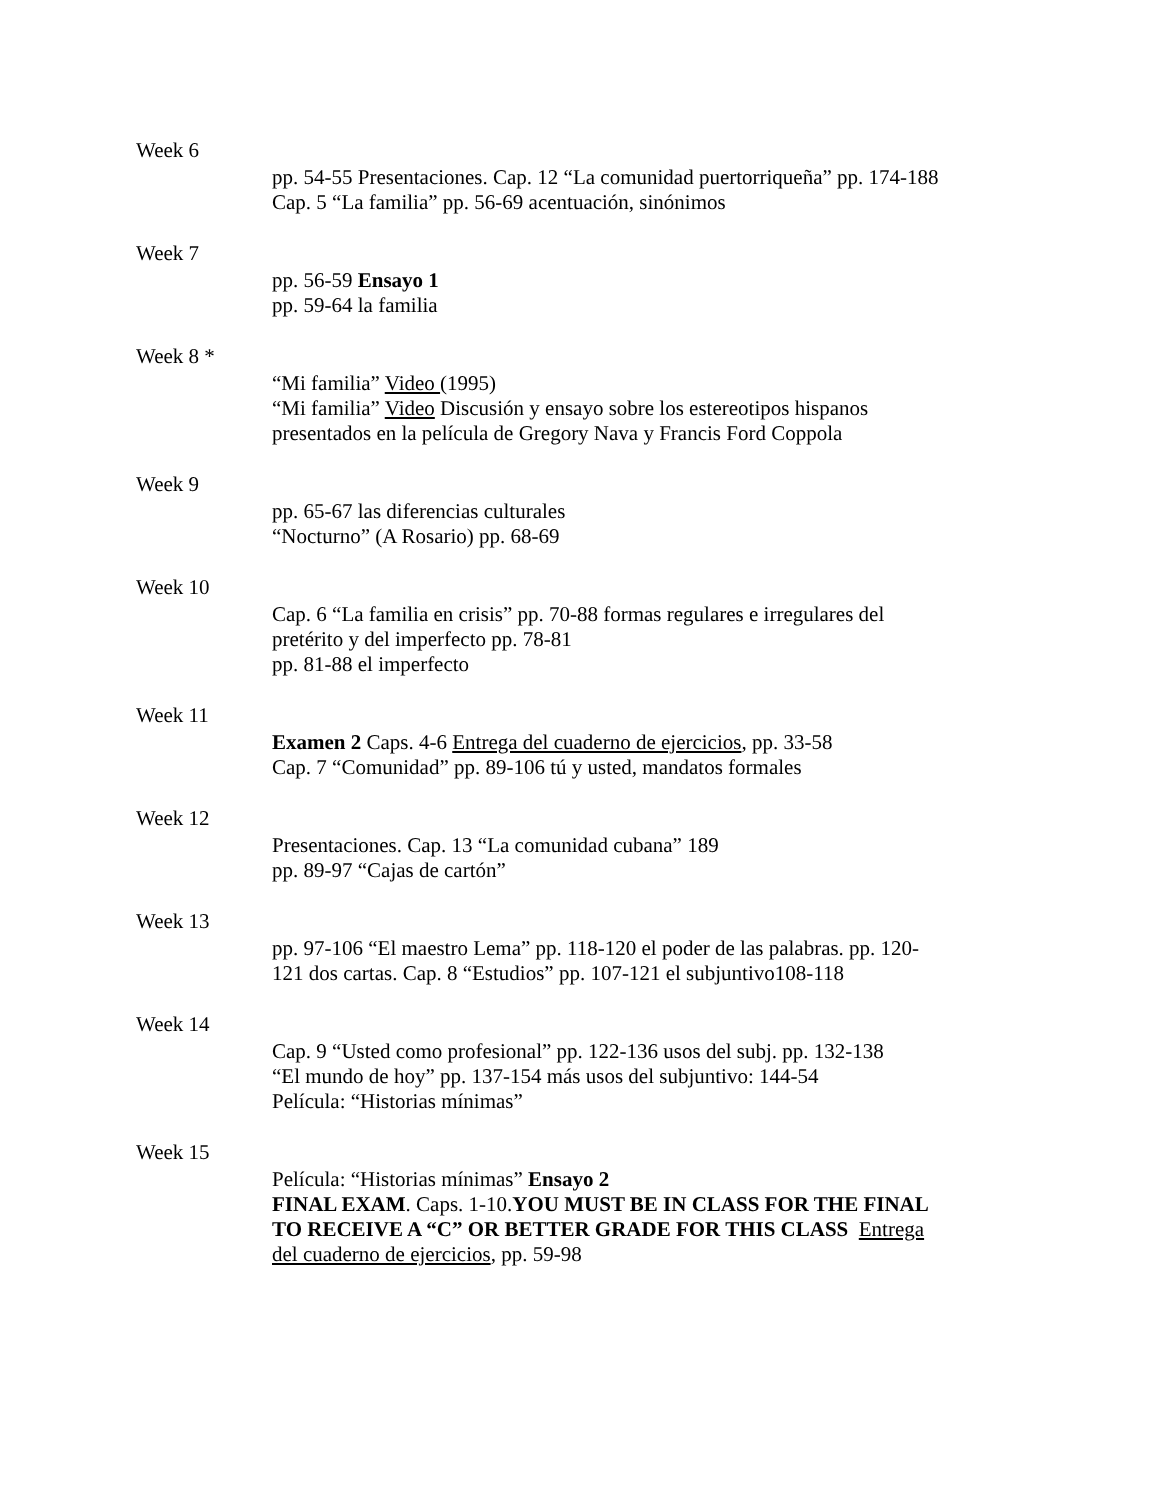Week 6
pp. 54-55 Presentaciones. Cap. 12 “La comunidad puertorriqueña” pp. 174-188
Cap. 5 “La familia” pp. 56-69 acentuación, sinónimos
Week 7
pp. 56-59 Ensayo 1
pp. 59-64 la familia
Week 8 *
“Mi familia” Video (1995)
“Mi familia” Video Discusión y ensayo sobre los estereotipos hispanos presentados en la película de Gregory Nava y Francis Ford Coppola
Week 9
pp. 65-67 las diferencias culturales
“Nocturno” (A Rosario) pp. 68-69
Week 10
Cap. 6 “La familia en crisis” pp. 70-88 formas regulares e irregulares del pretérito y del imperfecto pp. 78-81
pp. 81-88 el imperfecto
Week 11
Examen 2 Caps. 4-6 Entrega del cuaderno de ejercicios, pp. 33-58
Cap. 7 “Comunidad” pp. 89-106 tú y usted, mandatos formales
Week 12
Presentaciones. Cap. 13 “La comunidad cubana” 189
pp. 89-97 “Cajas de cartón”
Week 13
pp. 97-106 “El maestro Lema” pp. 118-120 el poder de las palabras. pp. 120-121 dos cartas. Cap. 8 “Estudios” pp. 107-121 el subjuntivo108-118
Week 14
Cap. 9 “Usted como profesional” pp. 122-136 usos del subj. pp. 132-138
“El mundo de hoy” pp. 137-154 más usos del subjuntivo: 144-54
Película: “Historias mínimas”
Week 15
Película: “Historias mínimas” Ensayo 2
FINAL EXAM. Caps. 1-10.YOU MUST BE IN CLASS FOR THE FINAL TO RECEIVE A “C” OR BETTER GRADE FOR THIS CLASS Entrega del cuaderno de ejercicios, pp. 59-98